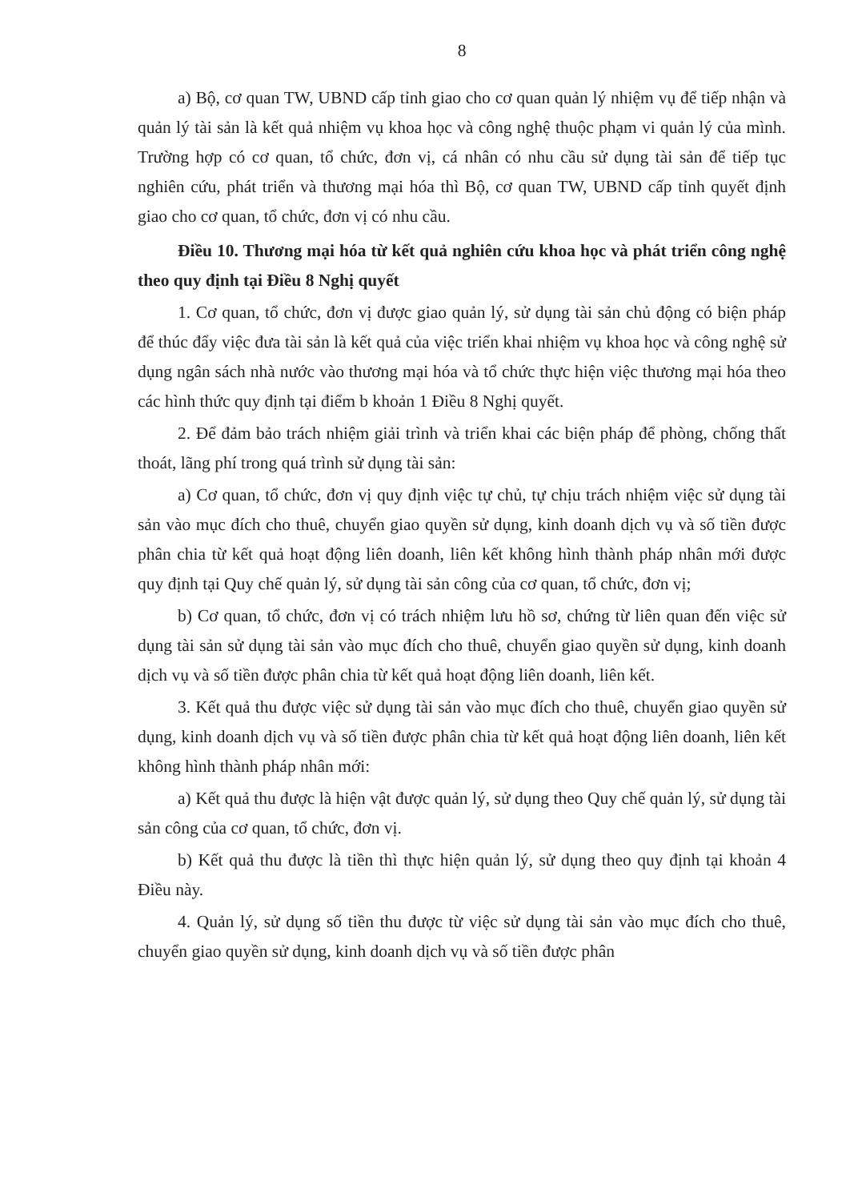8
a) Bộ, cơ quan TW, UBND cấp tỉnh giao cho cơ quan quản lý nhiệm vụ để tiếp nhận và quản lý tài sản là kết quả nhiệm vụ khoa học và công nghệ thuộc phạm vi quản lý của mình. Trường hợp có cơ quan, tổ chức, đơn vị, cá nhân có nhu cầu sử dụng tài sản để tiếp tục nghiên cứu, phát triển và thương mại hóa thì Bộ, cơ quan TW, UBND cấp tỉnh quyết định giao cho cơ quan, tổ chức, đơn vị có nhu cầu.
Điều 10. Thương mại hóa từ kết quả nghiên cứu khoa học và phát triển công nghệ theo quy định tại Điều 8 Nghị quyết
1. Cơ quan, tổ chức, đơn vị được giao quản lý, sử dụng tài sản chủ động có biện pháp để thúc đẩy việc đưa tài sản là kết quả của việc triển khai nhiệm vụ khoa học và công nghệ sử dụng ngân sách nhà nước vào thương mại hóa và tổ chức thực hiện việc thương mại hóa theo các hình thức quy định tại điểm b khoản 1 Điều 8 Nghị quyết.
2. Để đảm bảo trách nhiệm giải trình và triển khai các biện pháp để phòng, chống thất thoát, lãng phí trong quá trình sử dụng tài sản:
a) Cơ quan, tổ chức, đơn vị quy định việc tự chủ, tự chịu trách nhiệm việc sử dụng tài sản vào mục đích cho thuê, chuyển giao quyền sử dụng, kinh doanh dịch vụ và số tiền được phân chia từ kết quả hoạt động liên doanh, liên kết không hình thành pháp nhân mới được quy định tại Quy chế quản lý, sử dụng tài sản công của cơ quan, tổ chức, đơn vị;
b) Cơ quan, tổ chức, đơn vị có trách nhiệm lưu hồ sơ, chứng từ liên quan đến việc sử dụng tài sản sử dụng tài sản vào mục đích cho thuê, chuyển giao quyền sử dụng, kinh doanh dịch vụ và số tiền được phân chia từ kết quả hoạt động liên doanh, liên kết.
3. Kết quả thu được việc sử dụng tài sản vào mục đích cho thuê, chuyển giao quyền sử dụng, kinh doanh dịch vụ và số tiền được phân chia từ kết quả hoạt động liên doanh, liên kết không hình thành pháp nhân mới:
a) Kết quả thu được là hiện vật được quản lý, sử dụng theo Quy chế quản lý, sử dụng tài sản công của cơ quan, tổ chức, đơn vị.
b) Kết quả thu được là tiền thì thực hiện quản lý, sử dụng theo quy định tại khoản 4 Điều này.
4. Quản lý, sử dụng số tiền thu được từ việc sử dụng tài sản vào mục đích cho thuê, chuyển giao quyền sử dụng, kinh doanh dịch vụ và số tiền được phân